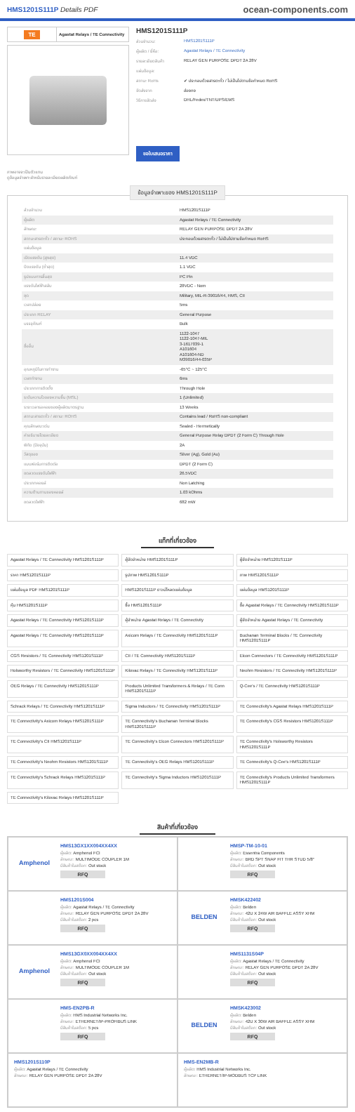HMS1201S111P Details PDF
ocean-components.com
TE
Agastat Relays / TE Connectivity
HMS1201S111P
ส่วนจำนวน: HMS1201S111P ผู้ผลิต / ยี่ห้อ: Agastat Relays / TE Connectivity รายละเอียดสินค้า RELAY GEN PURPOSE DPDT 2A 28V แผ่นข้อมูล: สถานะ RoHs ✔ ประกอบด้วยสารตะกั่ว / ไม่เป็นไปตามข้อกำหนด RoHS จัดส่งจาก ฮ่องกง วิธีการจัดส่ง DHL/Fedex/TNT/UPS/EMS
ขอใบเสนอราคา
ภาพอาจจะเป็นตัวแทน
ดูข้อมูลจำเพาะสำหรับรายละเอียดผลิตภัณฑ์
ข้อมูลจำเพาะของ HMS1201S111P
| ส่วนจำนวน | HMS1201S111P |
| ผู้ผลิต | Agastat Relays / TE Connectivity |
| ลักษณะ | RELAY GEN PURPOSE DPDT 2A 28V |
| สถานะสารตะกั่ว / สถานะ ROHS | ประกอบด้วยสารตะกั่ว / ไม่เป็นไปตามข้อกำหนด RoHS |
| แผ่นข้อมูล | |
| เปิดแรงดัน (สูงสุด) | 11.4 VDC |
| ปิดแรงดัน (ต่ำสุด) | 1.1 VDC |
| รูปแบบการสิ้นสุด | PC Pin |
| แรงดันไฟฟ้าสลับ | 28VDC - Nom |
| ชุด | Military, MIL-R-39016/44, HMS, CII |
| เวลาปล่อย | 5ms |
| ประเภท RELAY | General Purpose |
| บรรจุภัณฑ์ | Bulk |
| ชื่ออื่น | 1122-1047 1122-1047-MIL 3-1617039-1 A101604 A101604-ND M39016/44-035P |
| อุณหภูมิในการทำงาน | -65°C ~ 125°C |
| เวลาทำงาน | 6ms |
| ประเภทการติดตั้ง | Through Hole |
| ระดับความไวของความชื้น (MSL) | 1 (Unlimited) |
| ระยะเวลารอคอยของผู้ผลิตมาตรฐาน | 13 Weeks |
| สถานะสารตะกั่ว / สถานะ ROHS | Contains lead / RoHS non-compliant |
| คุณลักษณะเด่น | Sealed - Hermetically |
| คำอธิบายโดยละเอียด | General Purpose Relay DPDT (2 Form C) Through Hole |
| พิกัด (ปัจจุบัน) | 2A |
| วัสดุของ | Silver (Ag), Gold (Au) |
| แบบฟอร์มการติดต่อ | DPDT (2 Form C) |
| ขดลวดแรงดันไฟฟ้า | 26.5VDC |
| ประเภทคอยล์ | Non Latching |
| ความต้านทานของคอยล์ | 1.03 kOhms |
| ขดลวดไฟฟ้า | 682 mW |
แท็กที่เกี่ยวข้อง
Agastat Relays / TE Connectivity HMS1201S111P
ผู้จัดจำหน่าย HMS1201S111P
ผู้จัดจำหน่าย HMS1201S111P
ราคา HMS1201S111P
รูปภาพ HMS1201S111P
ภาพ HMS1201S111P
แผ่นข้อมูล PDF HMS1201S111P
HMS1201S111P ดาวน์โหลดแผ่นข้อมูล
แผ่นข้อมูล HMS1201S111P
หุ้น HMS1201S111P
ซื้อ HMS1201S111P
ซื้อ Agastat Relays / TE Connectivity HMS1201S111P
Agastat Relays / TE Connectivity HMS1201S111P
ผู้จำหน่าย Agastat Relays / TE Connectivity
ผู้จัดจำหน่าย Agastat Relays / TE Connectivity
Agastat Relays / TE Connectivity HMS1201S111P
Axicom Relays / TE Connectivity HMS1201S111P
Buchanan Terminal Blocks / TE Connectivity HMS1201S111P
CGS Resistors / TE Connectivity HMS1201S111P
CII / TE Connectivity HMS1201S111P
Elcon Connectors / TE Connectivity HMS1201S111P
Holsworthy Resistors / TE Connectivity HMS1201S111P
Kilovac Relays / TE Connectivity HMS1201S111P
Neohm Resistors / TE Connectivity HMS1201S111P
OEG Relays / TE Connectivity HMS1201S111P
Products Unlimited Transformers & Relays / TE Conn HMS1201S111P
Q-Cee's / TE Connectivity HMS1201S111P
Schrack Relays / TE Connectivity HMS1201S111P
Sigma Inductors / TE Connectivity HMS1201S111P
TE Connectivity's Agastat Relays HMS1201S111P
TE Connectivity's Axicom Relays HMS1201S111P
TE Connectivity's Buchanan Terminal Blocks HMS1201S111P
TE Connectivity's CGS Resistors HMS1201S111P
TE Connectivity's CII HMS1201S111P
TE Connectivity's Elcon Connectors HMS1201S111P
TE Connectivity's Holsworthy Resistors HMS1201S111P
TE Connectivity's Neohm Resistors HMS1201S111P
TE Connectivity's OEG Relays HMS1201S111P
TE Connectivity's Q-Cee's HMS1201S111P
TE Connectivity's Schrack Relays HMS1201S111P
TE Connectivity's Sigma Inductors HMS1201S111P
TE Connectivity's Products Unlimited Transformers HMS1201S111P
TE Connectivity's Kilovac Relays HMS1201S111P
สินค้าที่เกี่ยวข้อง
Amphenol
HMS13GX1XX004XX4XX
ผู้ผลิต: Amphenol FCI
ลักษณะ: MULTIMODE COUPLER 1M
มีสินค้าในสต๊อก: Out stock
RFQ
HMSP-TM-10-01
ผู้ผลิต: Essentra Components
ลักษณะ: BRD SPT SNAP FIT THR STUD 5/8"
มีสินค้าในสต๊อก: Out stock
RFQ
HMS1201S004
ผู้ผลิต: Agastat Relays / TE Connectivity
ลักษณะ: RELAY GEN PURPOSE DPDT 2A 28V
มีสินค้าในสต๊อก: 2 pcs
RFQ
BELDEN
HMSK422402
ผู้ผลิต: Belden
ลักษณะ: 42U X 24W AIR BAFFLE ASSY XHM
มีสินค้าในสต๊อก: Out stock
RFQ
Amphenol
HMS13GX0XX004XX4XX
ผู้ผลิต: Amphenol FCI
ลักษณะ: MULTIMODE COUPLER 1M
มีสินค้าในสต๊อก: Out stock
RFQ
HMS1131S04P
ผู้ผลิต: Agastat Relays / TE Connectivity
ลักษณะ: RELAY GEN PURPOSE DPDT 2A 28V
มีสินค้าในสต๊อก: Out stock
RFQ
HMS-EN2PB-R
ผู้ผลิต: HMS Industrial Networks Inc.
ลักษณะ: ETHERNET/IP-PROFIBUS LINK
มีสินค้าในสต๊อก: 5 pcs
RFQ
BELDEN
HMSK423002
ผู้ผลิต: Belden
ลักษณะ: 42U X 30W AIR BAFFLE ASSY XHM
มีสินค้าในสต๊อก: Out stock
RFQ
HMS1201S110P
ผู้ผลิต: Agastat Relays / TE Connectivity
ลักษณะ: RELAY GEN PURPOSE DPDT 2A 28V
HMS-EN2MB-R
ผู้ผลิต: HMS Industrial Networks Inc.
ลักษณะ: ETHERNET/IP-MODBUS TCP LINK